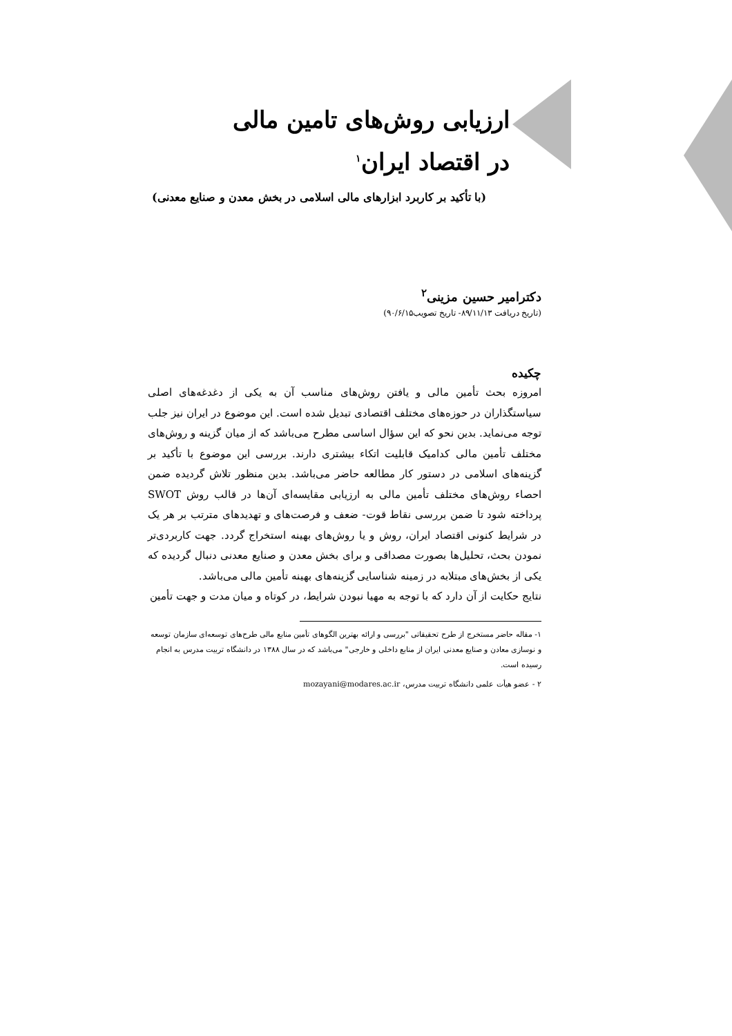ارزیابی روش‌های تامین مالی
در اقتصاد ایران<sup>۱</sup>
(با تأکید بر کاربرد ابزارهای مالی اسلامی در بخش معدن و صنایع معدنی)
دکترامیر حسین مزینی<sup>۲</sup>
(تاریخ دریافت ۸۹/۱۱/۱۳- تاریخ تصویب۹۰/۶/۱۵)
چکیده
امروزه بحث تأمین مالی و یافتن روش‌های مناسب آن به یکی از دغدغه‌های اصلی سیاستگذاران در حوزه‌های مختلف اقتصادی تبدیل شده است. این موضوع در ایران نیز جلب توجه می‌نماید. بدین نحو که این سؤال اساسی مطرح می‌باشد که از میان گزینه و روش‌های مختلف تأمین مالی کدامیک قابلیت اتکاء بیشتری دارند. بررسی این موضوع با تأکید بر گزینه‌های اسلامی در دستور کار مطالعه حاضر می‌باشد. بدین منظور تلاش گردیده ضمن احصاء روش‌های مختلف تأمین مالی به ارزیابی مقایسه‌ای آن‌ها در قالب روش SWOT پرداخته شود تا ضمن بررسی نقاط قوت- ضعف و فرصت‌های و تهدیدهای مترتب بر هر یک در شرایط کنونی اقتصاد ایران، روش و یا روش‌های بهینه استخراج گردد. جهت کاربردی‌تر نمودن بحث، تحلیل‌ها بصورت مصداقی و برای بخش معدن و صنایع معدنی دنبال گردیده که یکی از بخش‌های مبتلابه در زمینه شناسایی گزینه‌های بهینه تأمین مالی می‌باشد.
نتایج حکایت از آن دارد که با توجه به مهیا نبودن شرایط، در کوتاه و میان مدت و جهت تأمین
۱- مقاله حاضر مستخرج از طرح تحقیقاتی "بررسی و ارائه بهترین الگوهای تأمین منابع مالی طرح‌های توسعه‌ای سازمان توسعه و نوسازی معادن و صنایع معدنی ایران از منابع داخلی و خارجی" می‌باشد که در سال ۱۳۸۸ در دانشگاه تربیت مدرس به انجام رسیده است.
۲ - عضو هیأت علمی دانشگاه تربیت مدرس، mozayani@modares.ac.ir